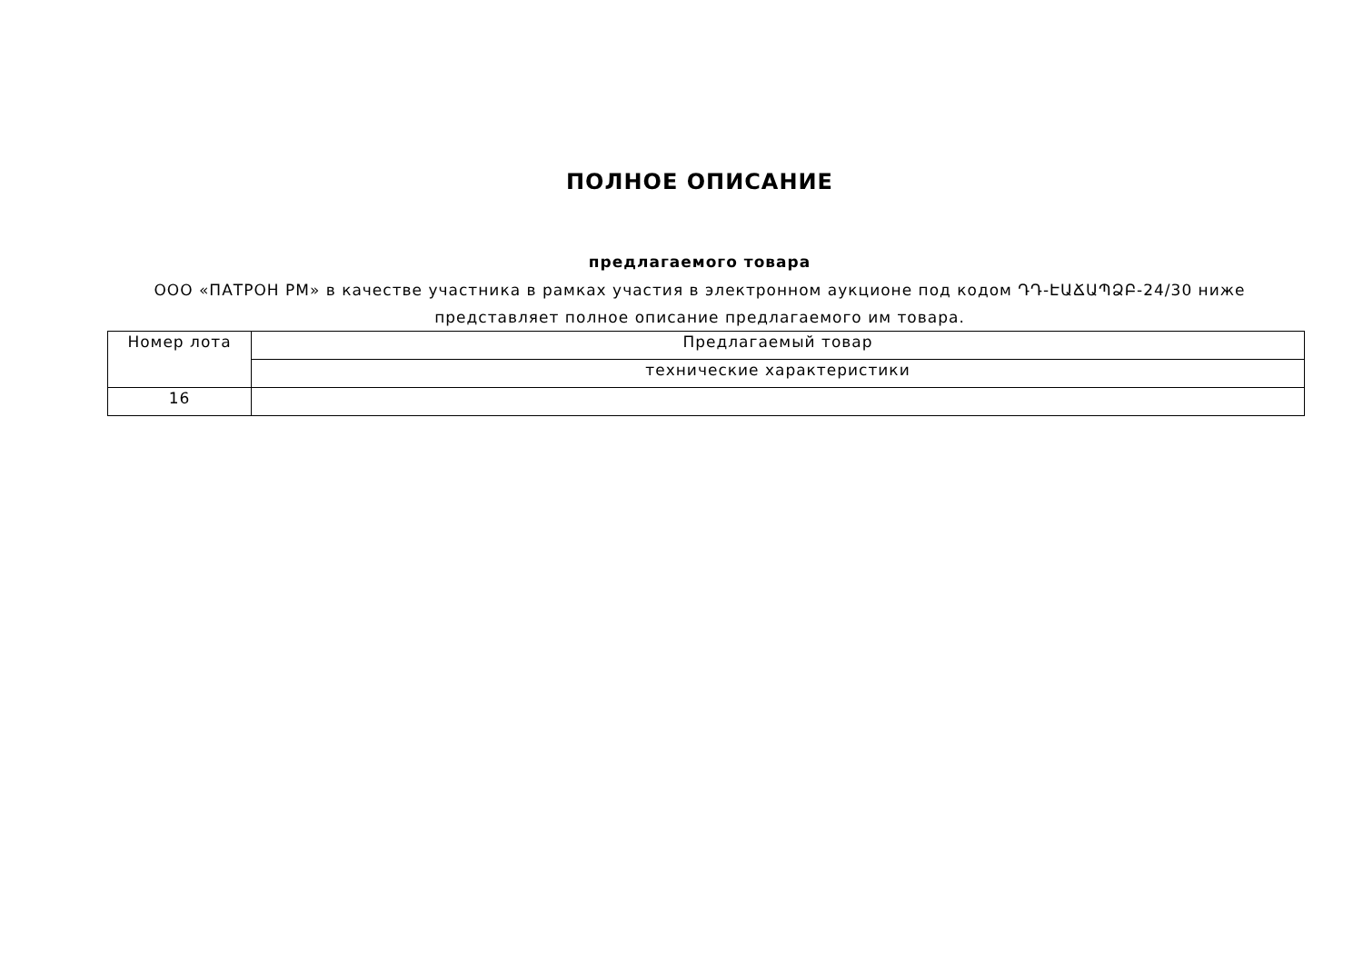ПОЛНОЕ ОПИСАНИЕ
предлагаемого товара
ООО «ПАТРОН РМ» в качестве участника в рамках участия в электронном аукционе под кодом ԴԴ-ԷԱՃԱՊՁԲ-24/30 ниже представляет полное описание предлагаемого им товара.
| Номер лота | Предлагаемый товар |
| --- | --- |
| | технические характеристики |
| 16 | |